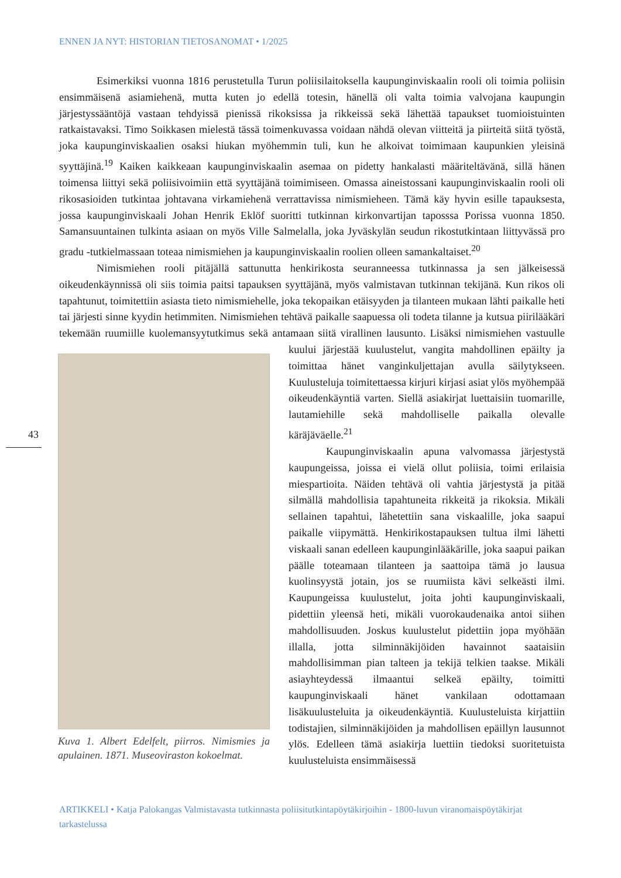ENNEN JA NYT: HISTORIAN TIETOSANOMAT • 1/2025
43
Esimerkiksi vuonna 1816 perustetulla Turun poliisilaitoksella kaupunginviskaalin rooli oli toimia poliisin ensimmäisenä asiamiehenä, mutta kuten jo edellä totesin, hänellä oli valta toimia valvojana kaupungin järjestyssääntöjä vastaan tehdyissä pienissä rikoksissa ja rikkeissä sekä lähettää tapaukset tuomioistuinten ratkaistavaksi. Timo Soikkasen mielestä tässä toimenkuvassa voidaan nähdä olevan viitteitä ja piirteitä siitä työstä, joka kaupunginviskaalien osaksi hiukan myöhemmin tuli, kun he alkoivat toimimaan kaupunkien yleisinä syyttäjinä.<sup>19</sup> Kaiken kaikkeaan kaupunginviskaalin asemaa on pidetty hankalasti määriteltävänä, sillä hänen toimensa liittyi sekä poliisivoimiin että syyttäjänä toimimiseen. Omassa aineistossani kaupunginviskaalin rooli oli rikosasioiden tutkintaa johtavana virkamiehenä verrattavissa nimismieheen. Tämä käy hyvin esille tapauksesta, jossa kaupunginviskaali Johan Henrik Eklöf suoritti tutkinnan kirkonvartijan taposssa Porissa vuonna 1850. Samansuuntainen tulkinta asiaan on myös Ville Salmelalla, joka Jyväskylän seudun rikostutkintaan liittyvässä pro gradu -tutkielmassaan toteaa nimismiehen ja kaupunginviskaalin roolien olleen samankaltaiset.<sup>20</sup>
Nimismiehen rooli pitäjällä sattunutta henkirikosta seuranneessa tutkinnassa ja sen jälkeisessä oikeudenkäynnissä oli siis toimia paitsi tapauksen syyttäjänä, myös valmistavan tutkinnan tekijänä. Kun rikos oli tapahtunut, toimitettiin asiasta tieto nimismiehelle, joka tekopaikan etäisyyden ja tilanteen mukaan lähti paikalle heti tai järjesti sinne kyydin hetimmiten. Nimismiehen tehtävä paikalle saapuessa oli todeta tilanne ja kutsua piirilääkäri tekemään ruumiille kuolemansyytutkimus sekä antamaan siitä virallinen lausunto. Lisäksi nimismiehen vastuulle kuului järjestää kuulustelut, vangita mahdollinen Kuva 1. Albert Edelfelt, piirros. Nimismies ja apulainen. 1871. Museoviraston kokoelmat. epäilty ja toimittaa hänet vanginkuljettajan avulla säilytykseen. Kuulusteluja toimitettaessa kirjuri kirjasi asiat ylös myöhempää oikeudenkäyntiä varten. Siellä asiakirjat luettaisiin tuomarille, lautamiehille sekä mahdolliselle paikalla olevalle käräjäväelle.<sup>21</sup>
Kaupunginviskaalin apuna valvomassa järjestystä kaupungeissa, joissa ei vielä ollut poliisia, toimi erilaisia miespartioita. Näiden tehtävä oli vahtia järjestystä ja pitää silmällä mahdollisia tapahtuneita rikkeitä ja rikoksia. Mikäli sellainen tapahtui, lähetettiin sana viskaalille, joka saapui paikalle viipymättä. Henkirikostapauksen tultua ilmi lähetti viskaali sanan edelleen kaupunginlääkärille, joka saapui paikan päälle toteamaan tilanteen ja saattoipa tämä jo lausua kuolinsyystä jotain, jos se ruumiista kävi selkeästi ilmi. Kaupungeissa kuulustelut, joita johti kaupunginviskaali, pidettiin yleensä heti, mikäli vuorokaudenaika antoi siihen mahdollisuuden. Joskus kuulustelut pidettiin jopa myöhään illalla, jotta silminnäkijöiden havainnot saataisiin mahdollisimman pian talteen ja tekijä telkien taakse. Mikäli asiayhteydessä ilmaantui selkeä epäilty, toimitti kaupunginviskaali hänet vankilaan odottamaan lisäkuulusteluita ja oikeudenkäyntiä. Kuulusteluista kirjattiin todistajien, silminnäkijöiden ja mahdollisen epäillyn lausunnot ylös. Edelleen tämä asiakirja luettiin tiedoksi suoritetuista kuulusteluista ensimmäisessä
ARTIKKELI • Katja Palokangas Valmistavasta tutkinnasta poliisitutkintapöytäkirjoihin - 1800-luvun viranomaispöytäkirjat tarkastelussa